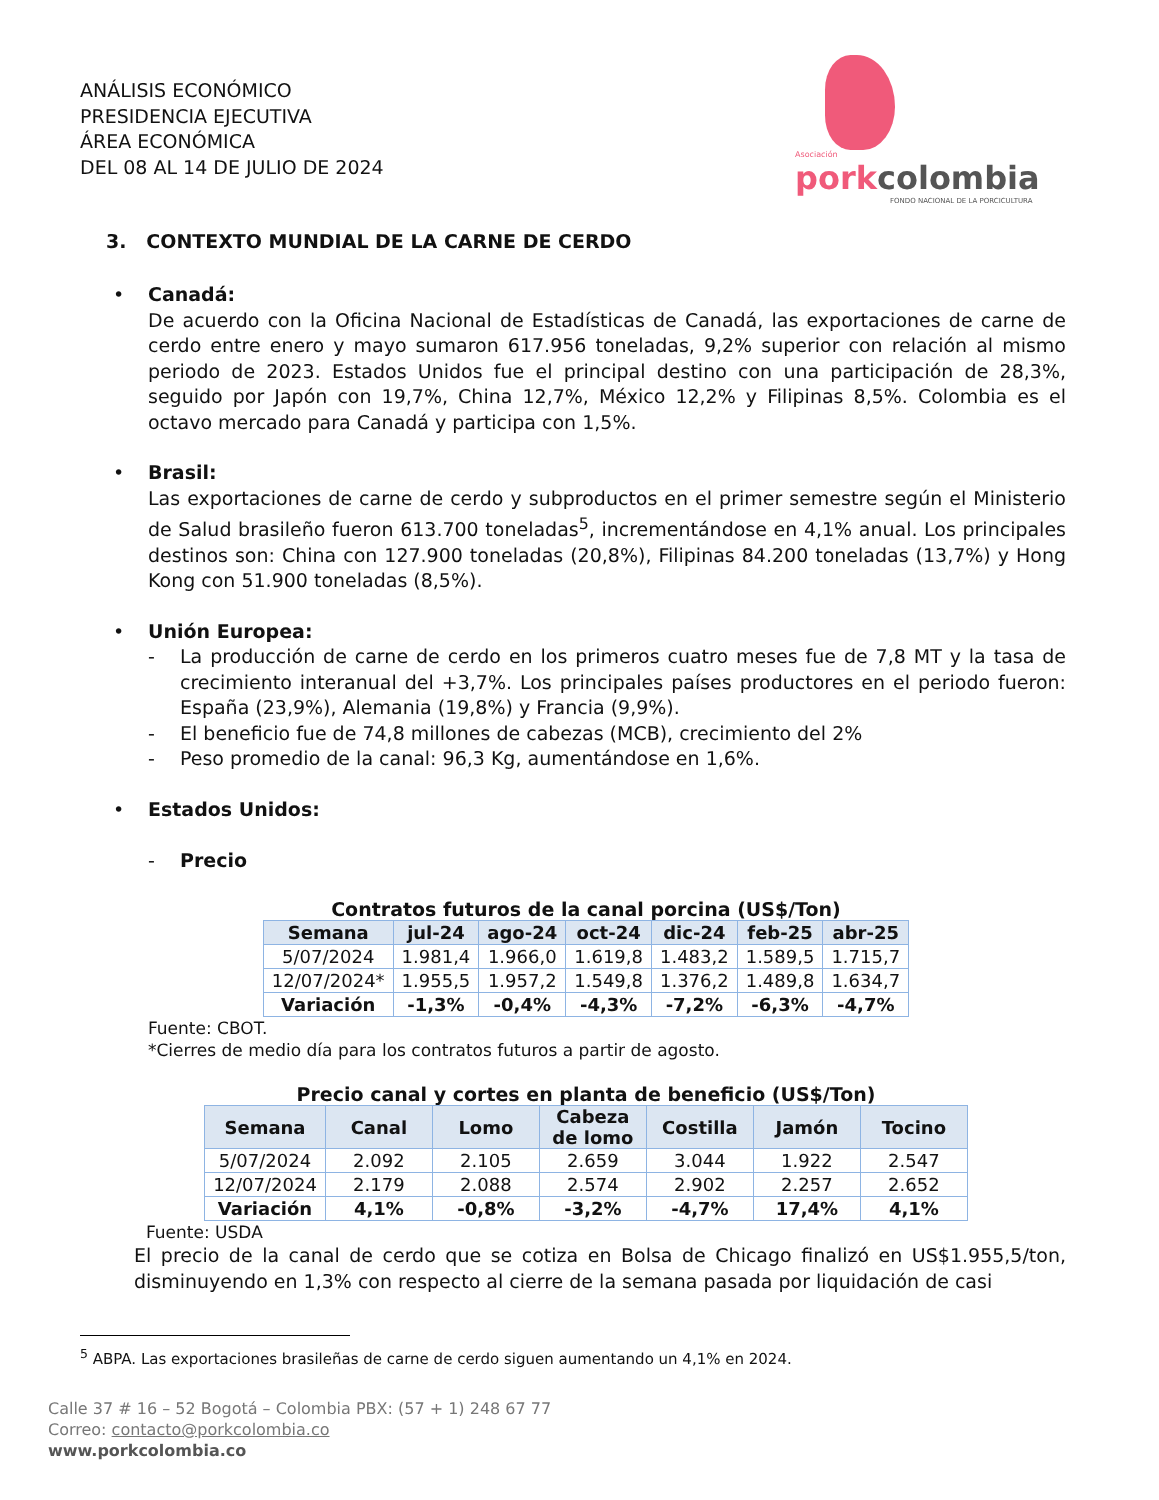ANÁLISIS ECONÓMICO
PRESIDENCIA EJECUTIVA
ÁREA ECONÓMICA
DEL 08 AL 14 DE JULIO DE 2024
Asociación
porkcolombia
FONDO NACIONAL DE LA PORCICULTURA
3. CONTEXTO MUNDIAL DE LA CARNE DE CERDO
•
Canadá:
De acuerdo con la Oficina Nacional de Estadísticas de Canadá, las exportaciones de carne de cerdo entre enero y mayo sumaron 617.956 toneladas, 9,2% superior con relación al mismo periodo de 2023. Estados Unidos fue el principal destino con una participación de 28,3%, seguido por Japón con 19,7%, China 12,7%, México 12,2% y Filipinas 8,5%. Colombia es el octavo mercado para Canadá y participa con 1,5%.
•
Brasil:
Las exportaciones de carne de cerdo y subproductos en el primer semestre según el Ministerio de Salud brasileño fueron 613.700 toneladas<sup>5</sup>, incrementándose en 4,1% anual. Los principales destinos son: China con 127.900 toneladas (20,8%), Filipinas 84.200 toneladas (13,7%) y Hong Kong con 51.900 toneladas (8,5%).
•
Unión Europea:
- La producción de carne de cerdo en los primeros cuatro meses fue de 7,8 MT y la tasa de crecimiento interanual del +3,7%. Los principales países productores en el periodo fueron: España (23,9%), Alemania (19,8%) y Francia (9,9%).
- El beneficio fue de 74,8 millones de cabezas (MCB), crecimiento del 2%
- Peso promedio de la canal: 96,3 Kg, aumentándose en 1,6%.
•
Estados Unidos:
- Precio
Contratos futuros de la canal porcina (US$/Ton)
| Semana | jul-24 | ago-24 | oct-24 | dic-24 | feb-25 | abr-25 |
| --- | --- | --- | --- | --- | --- | --- |
| 5/07/2024 | 1.981,4 | 1.966,0 | 1.619,8 | 1.483,2 | 1.589,5 | 1.715,7 |
| 12/07/2024* | 1.955,5 | 1.957,2 | 1.549,8 | 1.376,2 | 1.489,8 | 1.634,7 |
| Variación | -1,3% | -0,4% | -4,3% | -7,2% | -6,3% | -4,7% |
Fuente: CBOT.
*Cierres de medio día para los contratos futuros a partir de agosto.
Precio canal y cortes en planta de beneficio (US$/Ton)
| Semana | Canal | Lomo | Cabeza de lomo | Costilla | Jamón | Tocino |
| --- | --- | --- | --- | --- | --- | --- |
| 5/07/2024 | 2.092 | 2.105 | 2.659 | 3.044 | 1.922 | 2.547 |
| 12/07/2024 | 2.179 | 2.088 | 2.574 | 2.902 | 2.257 | 2.652 |
| Variación | 4,1% | -0,8% | -3,2% | -4,7% | 17,4% | 4,1% |
Fuente: USDA
El precio de la canal de cerdo que se cotiza en Bolsa de Chicago finalizó en US$1.955,5/ton, disminuyendo en 1,3% con respecto al cierre de la semana pasada por liquidación de casi
<sup>5</sup> ABPA. Las exportaciones brasileñas de carne de cerdo siguen aumentando un 4,1% en 2024.
Calle 37 # 16 – 52 Bogotá – Colombia PBX: (57 + 1) 248 67 77
Correo: contacto@porkcolombia.co
www.porkcolombia.co